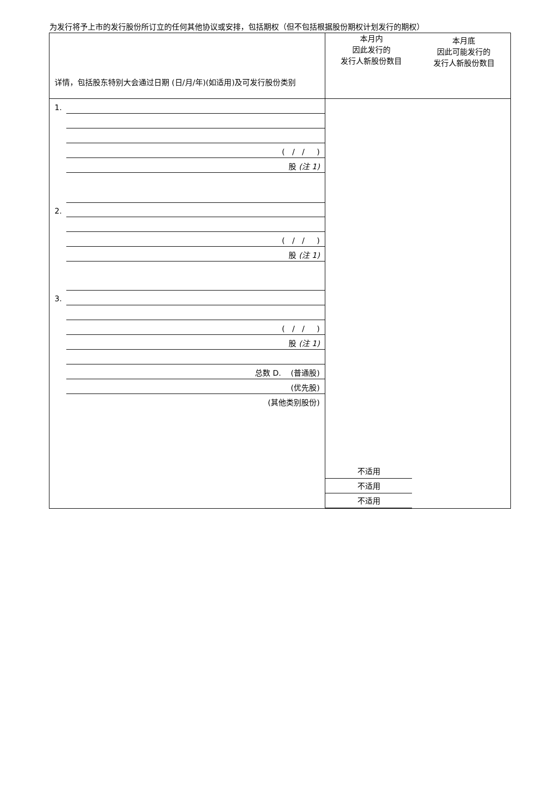为发行将予上市的发行股份所订立的任何其他协议或安排，包括期权（但不包括根据股份期权计划发行的期权）
| 详情，包括股东特别大会通过日期 (日/月/年)(如适用)及可发行股份类别 | 本月内 因此发行的 发行人新股份数目 本月底 因此可能发行的 发行人新股份数目 |
| 1. ( / / ) 股 (注 1) 2. ( / / ) 股 (注 1) 3. ( / / ) 股 (注 1) 总数 D. (普通股) (优先股) (其他类别股份) | 不适用 不适用 不适用 |